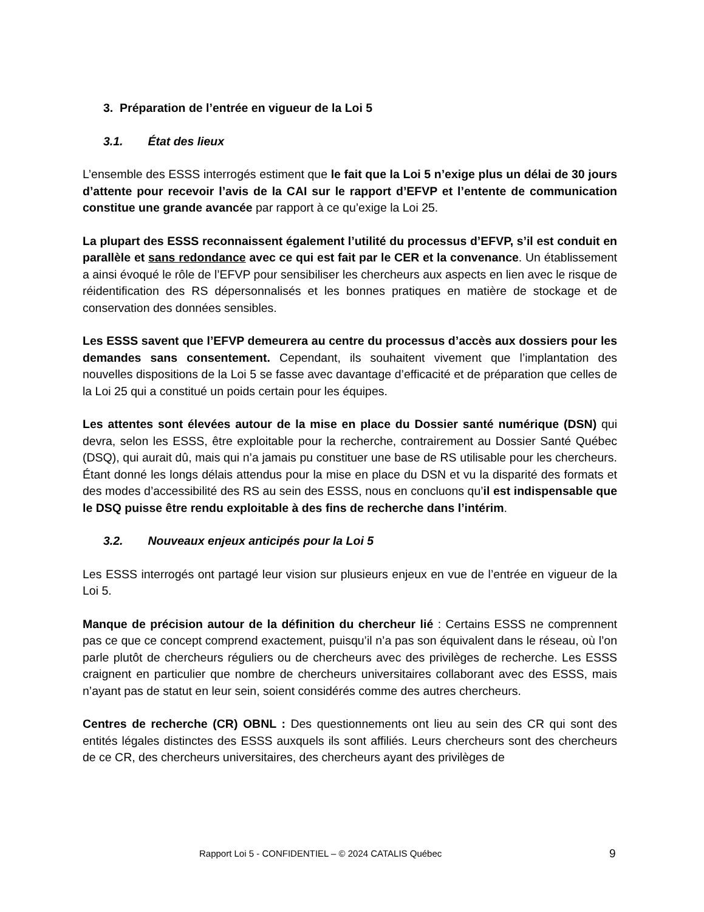3. Préparation de l’entrée en vigueur de la Loi 5
3.1. État des lieux
L’ensemble des ESSS interrogés estiment que le fait que la Loi 5 n’exige plus un délai de 30 jours d’attente pour recevoir l’avis de la CAI sur le rapport d’EFVP et l’entente de communication constitue une grande avancée par rapport à ce qu’exige la Loi 25.
La plupart des ESSS reconnaissent également l’utilité du processus d’EFVP, s’il est conduit en parallèle et sans redondance avec ce qui est fait par le CER et la convenance. Un établissement a ainsi évoqué le rôle de l’EFVP pour sensibiliser les chercheurs aux aspects en lien avec le risque de réidentification des RS dépersonnalisés et les bonnes pratiques en matière de stockage et de conservation des données sensibles.
Les ESSS savent que l’EFVP demeurera au centre du processus d’accès aux dossiers pour les demandes sans consentement. Cependant, ils souhaitent vivement que l’implantation des nouvelles dispositions de la Loi 5 se fasse avec davantage d’efficacité et de préparation que celles de la Loi 25 qui a constitué un poids certain pour les équipes.
Les attentes sont élevées autour de la mise en place du Dossier santé numérique (DSN) qui devra, selon les ESSS, être exploitable pour la recherche, contrairement au Dossier Santé Québec (DSQ), qui aurait dû, mais qui n’a jamais pu constituer une base de RS utilisable pour les chercheurs. Étant donné les longs délais attendus pour la mise en place du DSN et vu la disparité des formats et des modes d’accessibilité des RS au sein des ESSS, nous en concluons qu’il est indispensable que le DSQ puisse être rendu exploitable à des fins de recherche dans l’intérim.
3.2. Nouveaux enjeux anticipés pour la Loi 5
Les ESSS interrogés ont partagé leur vision sur plusieurs enjeux en vue de l’entrée en vigueur de la Loi 5.
Manque de précision autour de la définition du chercheur lié : Certains ESSS ne comprennent pas ce que ce concept comprend exactement, puisqu’il n’a pas son équivalent dans le réseau, où l’on parle plutôt de chercheurs réguliers ou de chercheurs avec des privilèges de recherche. Les ESSS craignent en particulier que nombre de chercheurs universitaires collaborant avec des ESSS, mais n’ayant pas de statut en leur sein, soient considérés comme des autres chercheurs.
Centres de recherche (CR) OBNL : Des questionnements ont lieu au sein des CR qui sont des entités légales distinctes des ESSS auxquels ils sont affiliés. Leurs chercheurs sont des chercheurs de ce CR, des chercheurs universitaires, des chercheurs ayant des privilèges de
Rapport Loi 5 - CONFIDENTIEL – © 2024 CATALIS Québec 9